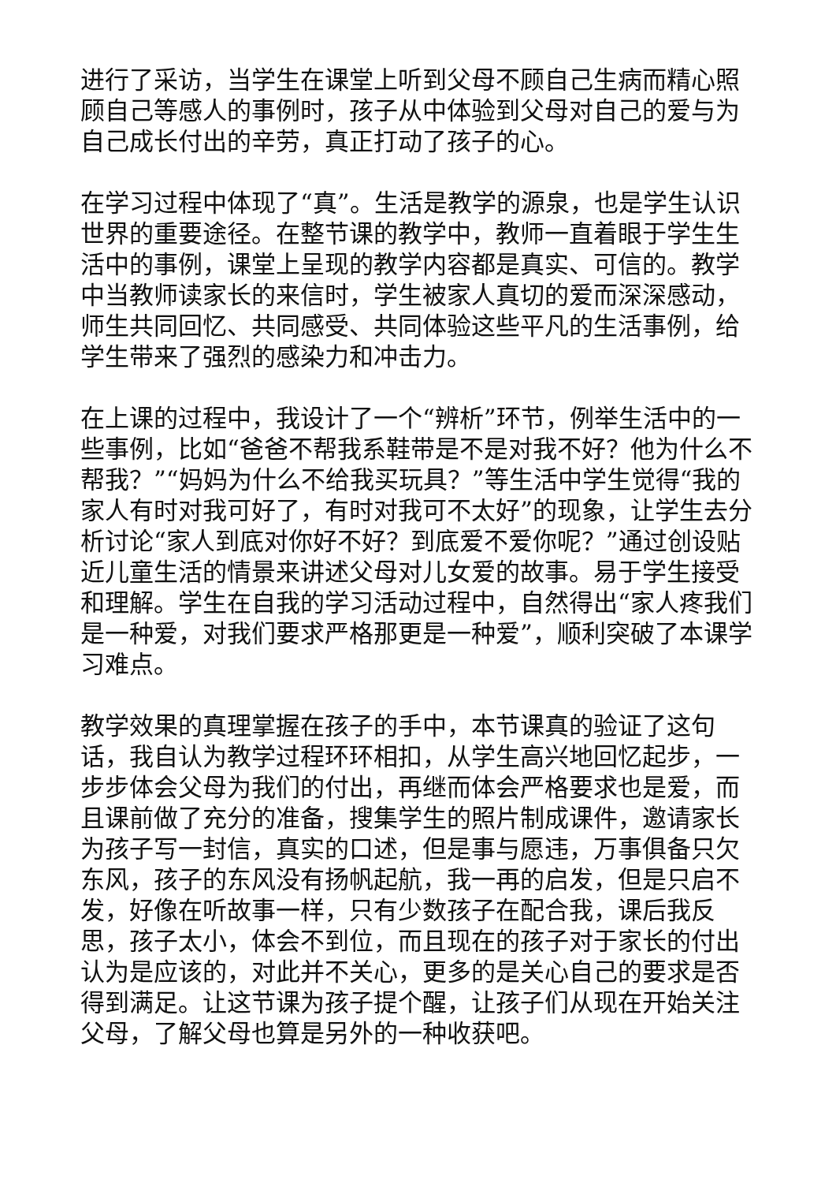进行了采访，当学生在课堂上听到父母不顾自己生病而精心照顾自己等感人的事例时，孩子从中体验到父母对自己的爱与为自己成长付出的辛劳，真正打动了孩子的心。
在学习过程中体现了“真”。生活是教学的源泉，也是学生认识世界的重要途径。在整节课的教学中，教师一直着眼于学生生活中的事例，课堂上呈现的教学内容都是真实、可信的。教学中当教师读家长的来信时，学生被家人真切的爱而深深感动，师生共同回忆、共同感受、共同体验这些平凡的生活事例，给学生带来了强烈的感染力和冲击力。
在上课的过程中，我设计了一个“辨析”环节，例举生活中的一些事例，比如“爸爸不帮我系鞋带是不是对我不好？他为什么不帮我？”“妈妈为什么不给我买玩具？”等生活中学生觉得“我的家人有时对我可好了，有时对我可不太好”的现象，让学生去分析讨论“家人到底对你好不好？到底爱不爱你呢？”通过创设贴近儿童生活的情景来讲述父母对儿女爱的故事。易于学生接受和理解。学生在自我的学习活动过程中，自然得出“家人疼我们是一种爱，对我们要求严格那更是一种爱”，顺利突破了本课学习难点。
教学效果的真理掌握在孩子的手中，本节课真的验证了这句话，我自认为教学过程环环相扣，从学生高兴地回忆起步，一步步体会父母为我们的付出，再继而体会严格要求也是爱，而且课前做了充分的准备，搜集学生的照片制成课件，邀请家长为孩子写一封信，真实的口述，但是事与愿违，万事俱备只欠东风，孩子的东风没有扬帆起航，我一再的启发，但是只启不发，好像在听故事一样，只有少数孩子在配合我，课后我反思，孩子太小，体会不到位，而且现在的孩子对于家长的付出认为是应该的，对此并不关心，更多的是关心自己的要求是否得到满足。让这节课为孩子提个醒，让孩子们从现在开始关注父母，了解父母也算是另外的一种收获吧。